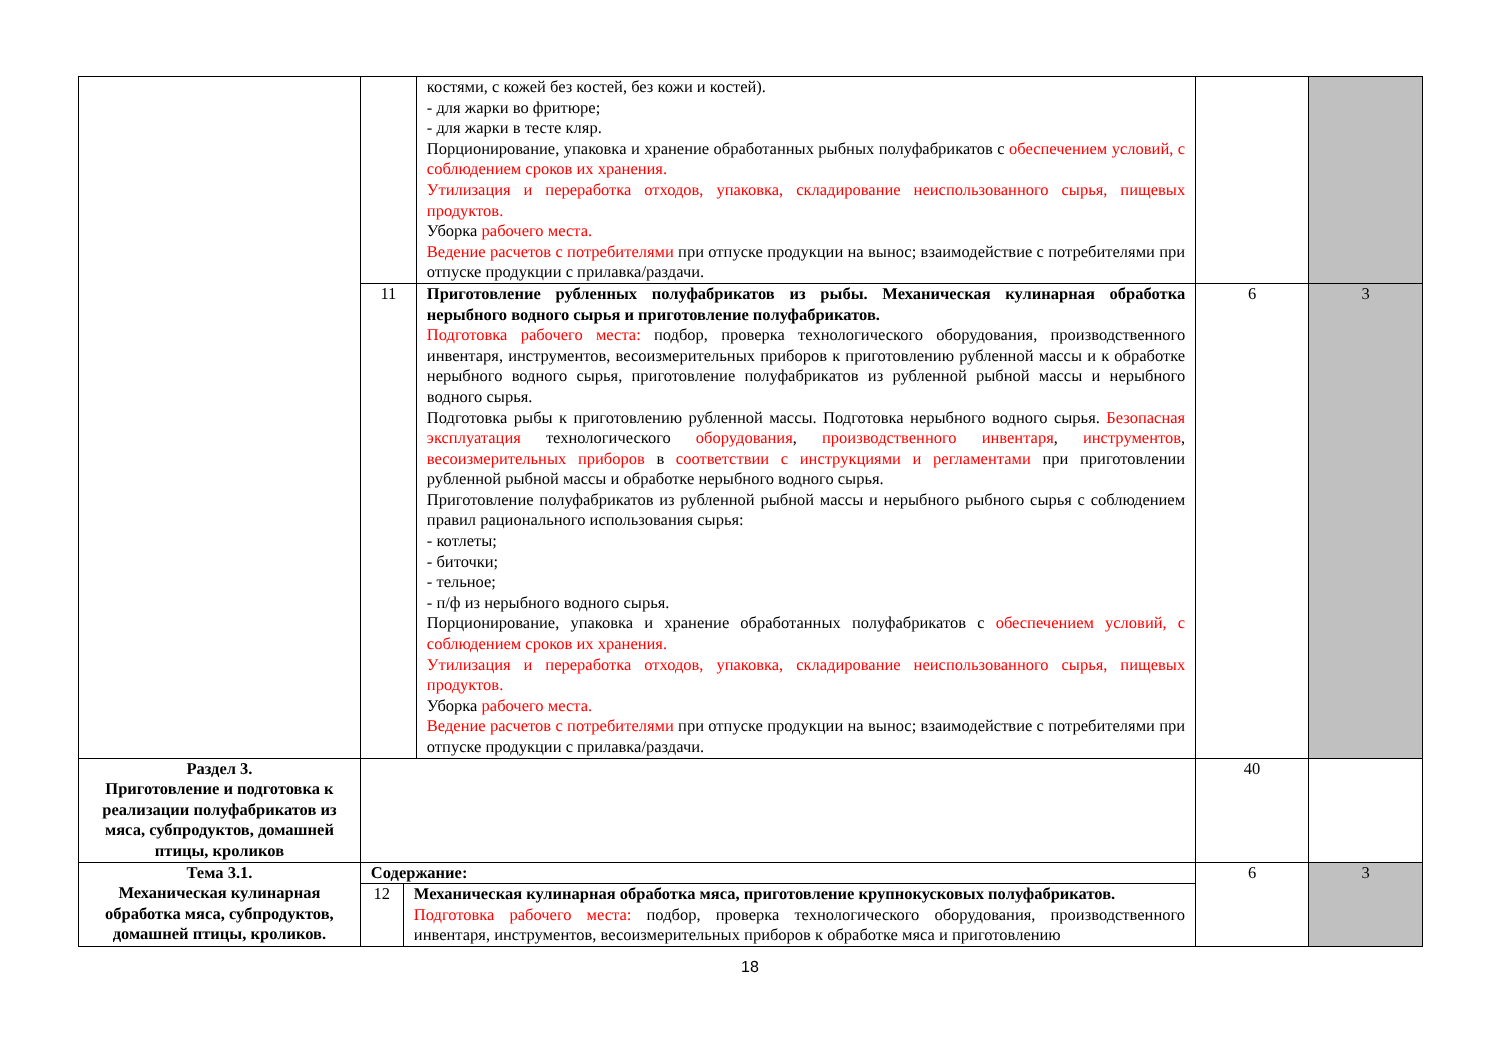| | | | костями, с кожей без костей, без кожи и костей). - для жарки во фритюре; - для жарки в тесте кляр. Порционирование, упаковка и хранение обработанных рыбных полуфабрикатов с обеспечением условий, с соблюдением сроков их хранения. Утилизация и переработка отходов, упаковка, складирование неиспользованного сырья, пищевых продуктов. Уборка рабочего места. Ведение расчетов с потребителями при отпуске продукции на вынос; взаимодействие с потребителями при отпуске продукции с прилавка/раздачи. | | |
| | 11 | | Приготовление рубленных полуфабрикатов из рыбы. Механическая кулинарная обработка нерыбного водного сырья и приготовление полуфабрикатов. Подготовка рабочего места: подбор, проверка технологического оборудования, производственного инвентаря, инструментов, весоизмерительных приборов к приготовлению рубленной массы и к обработке нерыбного водного сырья, приготовление полуфабрикатов из рубленной рыбной массы и нерыбного водного сырья. Подготовка рыбы к приготовлению рубленной массы. Подготовка нерыбного водного сырья. Безопасная эксплуатация технологического оборудования , производственного инвентаря , инструментов , весоизмерительных приборов в соответствии с инструкциями и регламентами при приготовлении рубленной рыбной массы и обработке нерыбного водного сырья. Приготовление полуфабрикатов из рубленной рыбной массы и нерыбного рыбного сырья с соблюдением правил рационального использования сырья: - котлеты; - биточки; - тельное; - п/ф из нерыбного водного сырья. Порционирование, упаковка и хранение обработанных полуфабрикатов с обеспечением условий, с соблюдением сроков их хранения. Утилизация и переработка отходов, упаковка, складирование неиспользованного сырья, пищевых продуктов. Уборка рабочего места. Ведение расчетов с потребителями при отпуске продукции на вынос; взаимодействие с потребителями при отпуске продукции с прилавка/раздачи. | 6 | 3 |
| Раздел 3. Приготовление и подготовка к реализации полуфабрикатов из мяса, субпродуктов, домашней птицы, кроликов | | | | 40 | |
| Тема 3.1. Механическая кулинарная обработка мяса, субпродуктов, домашней птицы, кроликов. | Содержание: | | | 6 | 3 |
| | 12 | Механическая кулинарная обработка мяса, приготовление крупнокусковых полуфабрикатов. Подготовка рабочего места: подбор, проверка технологического оборудования, производственного инвентаря, инструментов, весоизмерительных приборов к обработке мяса и приготовлению | | | |
18